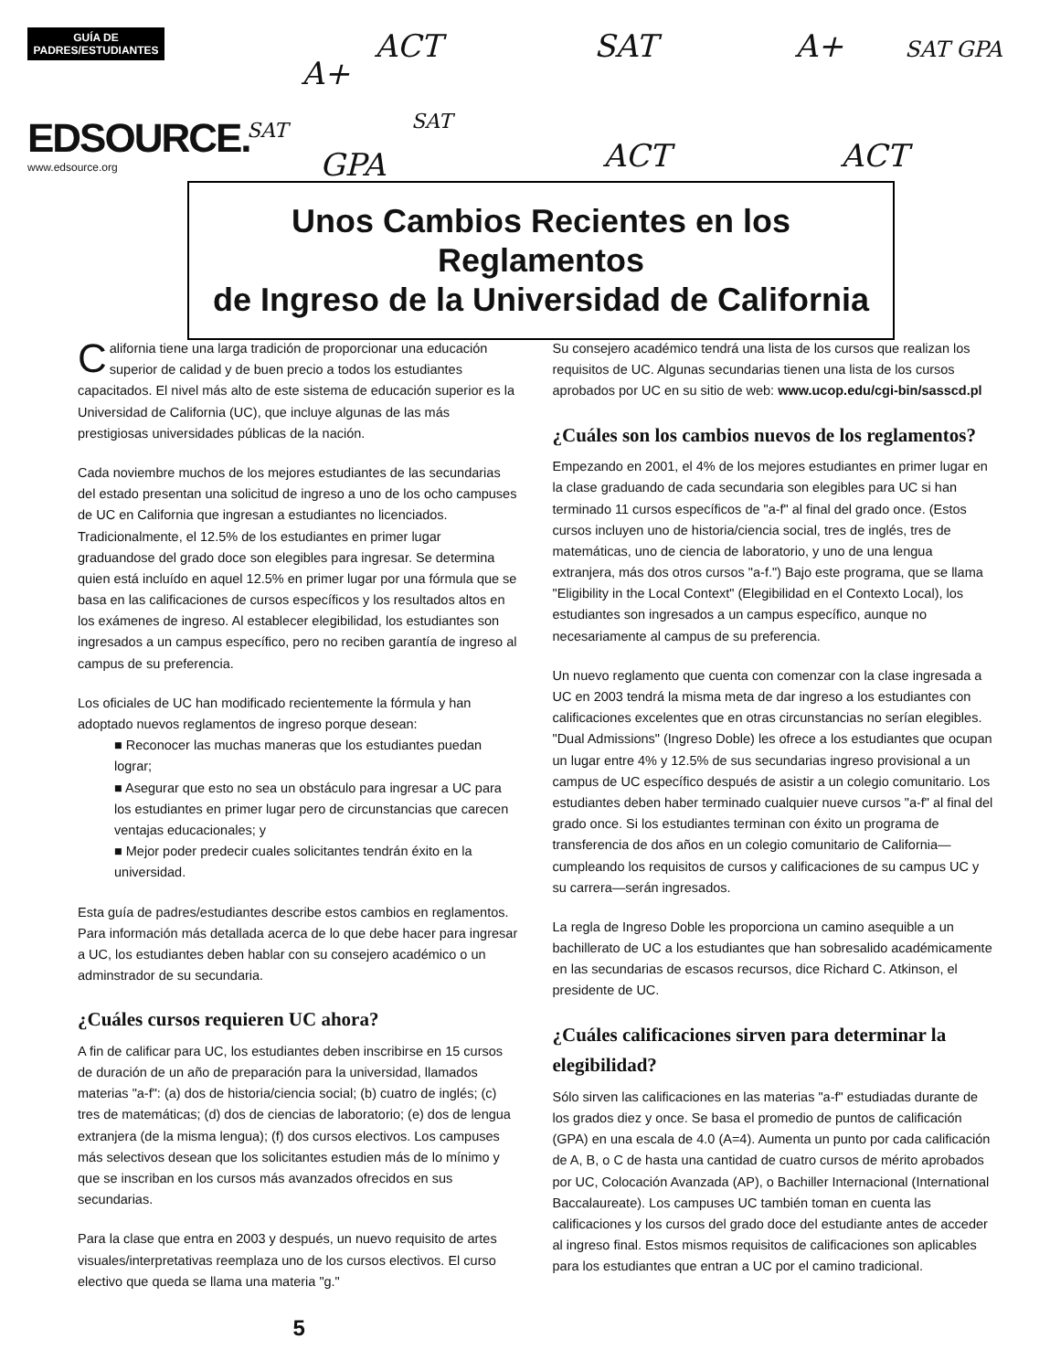GUÍA DE PADRES/ESTUDIANTES
EDSOURCE.
www.edsource.org
A+
ACT SAT A+ SAT GPA
SAT
GPA
SAT
ACT ACT
Unos Cambios Recientes en los Reglamentos
de Ingreso de la Universidad de California
California tiene una larga tradición de proporcionar una educación superior de calidad y de buen precio a todos los estudiantes capacitados. El nivel más alto de este sistema de educación superior es la Universidad de California (UC), que incluye algunas de las más prestigiosas universidades públicas de la nación.
Cada noviembre muchos de los mejores estudiantes de las secundarias del estado presentan una solicitud de ingreso a uno de los ocho campuses de UC en California que ingresan a estudiantes no licenciados. Tradicionalmente, el 12.5% de los estudiantes en primer lugar graduandose del grado doce son elegibles para ingresar. Se determina quien está incluído en aquel 12.5% en primer lugar por una fórmula que se basa en las calificaciones de cursos específicos y los resultados altos en los exámenes de ingreso. Al establecer elegibilidad, los estudiantes son ingresados a un campus específico, pero no reciben garantía de ingreso al campus de su preferencia.
Los oficiales de UC han modificado recientemente la fórmula y han adoptado nuevos reglamentos de ingreso porque desean:
■ Reconocer las muchas maneras que los estudiantes puedan lograr;
■ Asegurar que esto no sea un obstáculo para ingresar a UC para los estudiantes en primer lugar pero de circunstancias que carecen ventajas educacionales; y
■ Mejor poder predecir cuales solicitantes tendrán éxito en la universidad.
Esta guía de padres/estudiantes describe estos cambios en reglamentos. Para información más detallada acerca de lo que debe hacer para ingresar a UC, los estudiantes deben hablar con su consejero académico o un adminstrador de su secundaria.
¿Cuáles cursos requieren UC ahora?
A fin de calificar para UC, los estudiantes deben inscribirse en 15 cursos de duración de un año de preparación para la universidad, llamados materias "a-f": (a) dos de historia/ciencia social; (b) cuatro de inglés; (c) tres de matemáticas; (d) dos de ciencias de laboratorio; (e) dos de lengua extranjera (de la misma lengua); (f) dos cursos electivos. Los campuses más selectivos desean que los solicitantes estudien más de lo mínimo y que se inscriban en los cursos más avanzados ofrecidos en sus secundarias.
Para la clase que entra en 2003 y después, un nuevo requisito de artes visuales/interpretativas reemplaza uno de los cursos electivos. El curso electivo que queda se llama una materia "g."
5
Su consejero académico tendrá una lista de los cursos que realizan los requisitos de UC. Algunas secundarias tienen una lista de los cursos aprobados por UC en su sitio de web: www.ucop.edu/cgi-bin/sasscd.pl
¿Cuáles son los cambios nuevos de los reglamentos?
Empezando en 2001, el 4% de los mejores estudiantes en primer lugar en la clase graduando de cada secundaria son elegibles para UC si han terminado 11 cursos específicos de "a-f" al final del grado once. (Estos cursos incluyen uno de historia/ciencia social, tres de inglés, tres de matemáticas, uno de ciencia de laboratorio, y uno de una lengua extranjera, más dos otros cursos "a-f.") Bajo este programa, que se llama "Eligibility in the Local Context" (Elegibilidad en el Contexto Local), los estudiantes son ingresados a un campus específico, aunque no necesariamente al campus de su preferencia.
Un nuevo reglamento que cuenta con comenzar con la clase ingresada a UC en 2003 tendrá la misma meta de dar ingreso a los estudiantes con calificaciones excelentes que en otras circunstancias no serían elegibles. "Dual Admissions" (Ingreso Doble) les ofrece a los estudiantes que ocupan un lugar entre 4% y 12.5% de sus secundarias ingreso provisional a un campus de UC específico después de asistir a un colegio comunitario. Los estudiantes deben haber terminado cualquier nueve cursos "a-f" al final del grado once. Si los estudiantes terminan con éxito un programa de transferencia de dos años en un colegio comunitario de California—cumpleando los requisitos de cursos y calificaciones de su campus UC y su carrera—serán ingresados.
La regla de Ingreso Doble les proporciona un camino asequible a un bachillerato de UC a los estudiantes que han sobresalido académicamente en las secundarias de escasos recursos, dice Richard C. Atkinson, el presidente de UC.
¿Cuáles calificaciones sirven para determinar la elegibilidad?
Sólo sirven las calificaciones en las materias "a-f" estudiadas durante de los grados diez y once. Se basa el promedio de puntos de calificación (GPA) en una escala de 4.0 (A=4). Aumenta un punto por cada calificación de A, B, o C de hasta una cantidad de cuatro cursos de mérito aprobados por UC, Colocación Avanzada (AP), o Bachiller Internacional (International Baccalaureate). Los campuses UC también toman en cuenta las calificaciones y los cursos del grado doce del estudiante antes de acceder al ingreso final. Estos mismos requisitos de calificaciones son aplicables para los estudiantes que entran a UC por el camino tradicional.